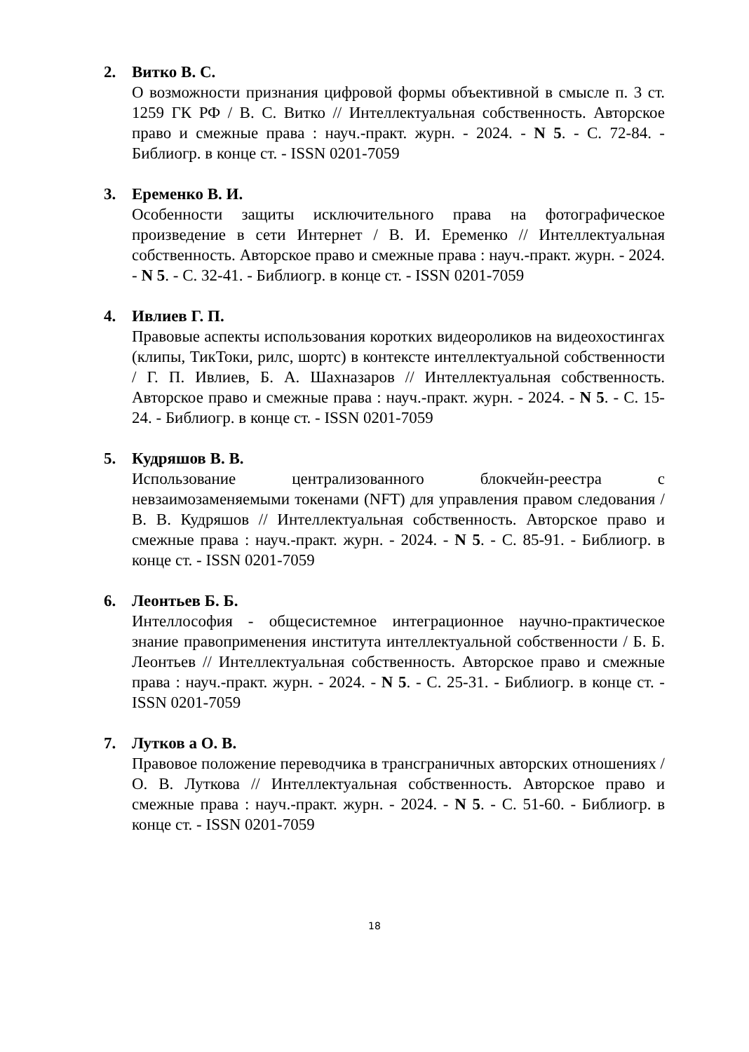2. Витко В. С.
О возможности признания цифровой формы объективной в смысле п. 3 ст. 1259 ГК РФ / В. С. Витко // Интеллектуальная собственность. Авторское право и смежные права : науч.-практ. журн. - 2024. - N 5. - С. 72-84. - Библиогр. в конце ст. - ISSN 0201-7059
3. Еременко В. И.
Особенности защиты исключительного права на фотографическое произведение в сети Интернет / В. И. Еременко // Интеллектуальная собственность. Авторское право и смежные права : науч.-практ. журн. - 2024. - N 5. - С. 32-41. - Библиогр. в конце ст. - ISSN 0201-7059
4. Ивлиев Г. П.
Правовые аспекты использования коротких видеороликов на видеохостингах (клипы, ТикТоки, рилс, шортс) в контексте интеллектуальной собственности / Г. П. Ивлиев, Б. А. Шахназаров // Интеллектуальная собственность. Авторское право и смежные права : науч.-практ. журн. - 2024. - N 5. - С. 15-24. - Библиогр. в конце ст. - ISSN 0201-7059
5. Кудряшов В. В.
Использование централизованного блокчейн-реестра с невзаимозаменяемыми токенами (NFT) для управления правом следования / В. В. Кудряшов // Интеллектуальная собственность. Авторское право и смежные права : науч.-практ. журн. - 2024. - N 5. - С. 85-91. - Библиогр. в конце ст. - ISSN 0201-7059
6. Леонтьев Б. Б.
Интеллософия - общесистемное интеграционное научно-практическое знание правоприменения института интеллектуальной собственности / Б. Б. Леонтьев // Интеллектуальная собственность. Авторское право и смежные права : науч.-практ. журн. - 2024. - N 5. - С. 25-31. - Библиогр. в конце ст. - ISSN 0201-7059
7. Лутков а О. В.
Правовое положение переводчика в трансграничных авторских отношениях / О. В. Луткова // Интеллектуальная собственность. Авторское право и смежные права : науч.-практ. журн. - 2024. - N 5. - С. 51-60. - Библиогр. в конце ст. - ISSN 0201-7059
18